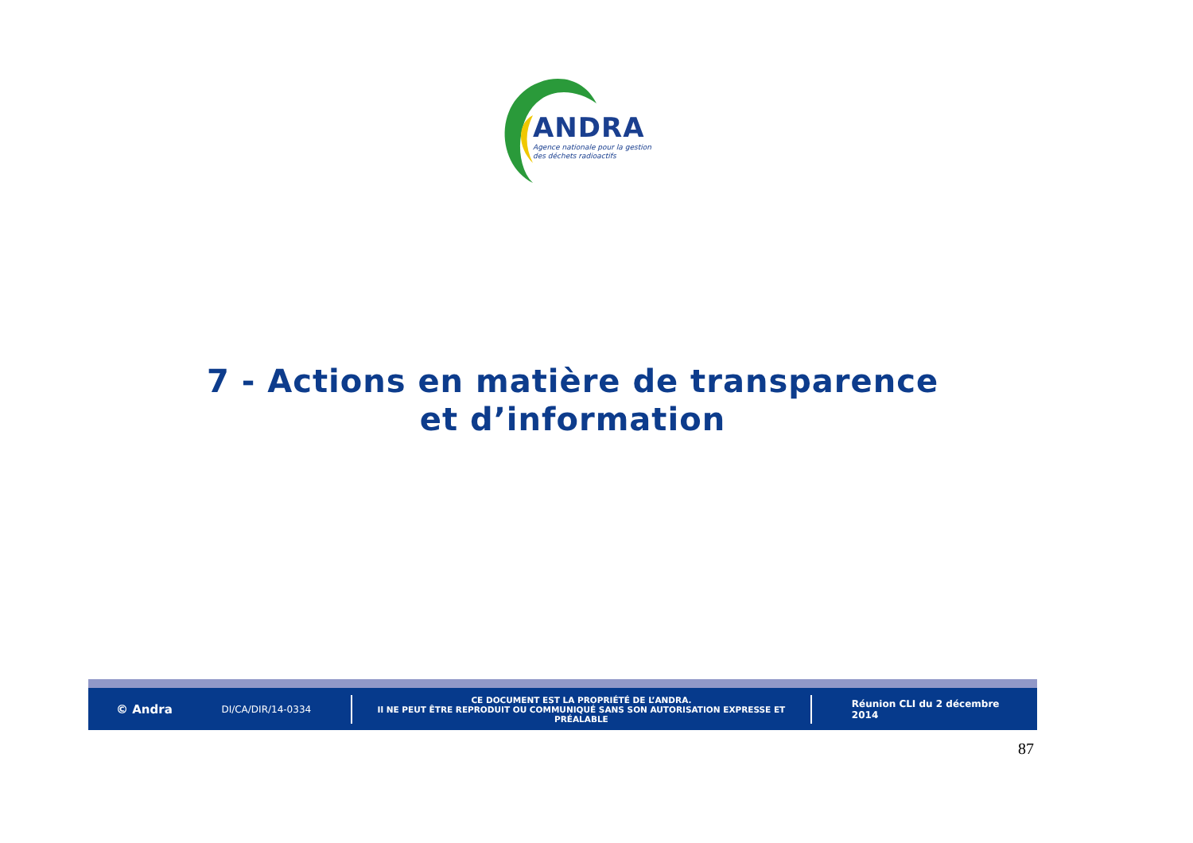ANDRA
Agence nationale pour la gestion
des déchets radioactifs
7 - Actions en matière de transparence
et d’information
© Andra
DI/CA/DIR/14-0334
CE DOCUMENT EST LA PROPRIÉTÉ DE L’ANDRA.
Il NE PEUT ÊTRE REPRODUIT OU COMMUNIQUÉ SANS SON AUTORISATION EXPRESSE ET PRÉALABLE
Réunion CLI du 2 décembre 2014
87